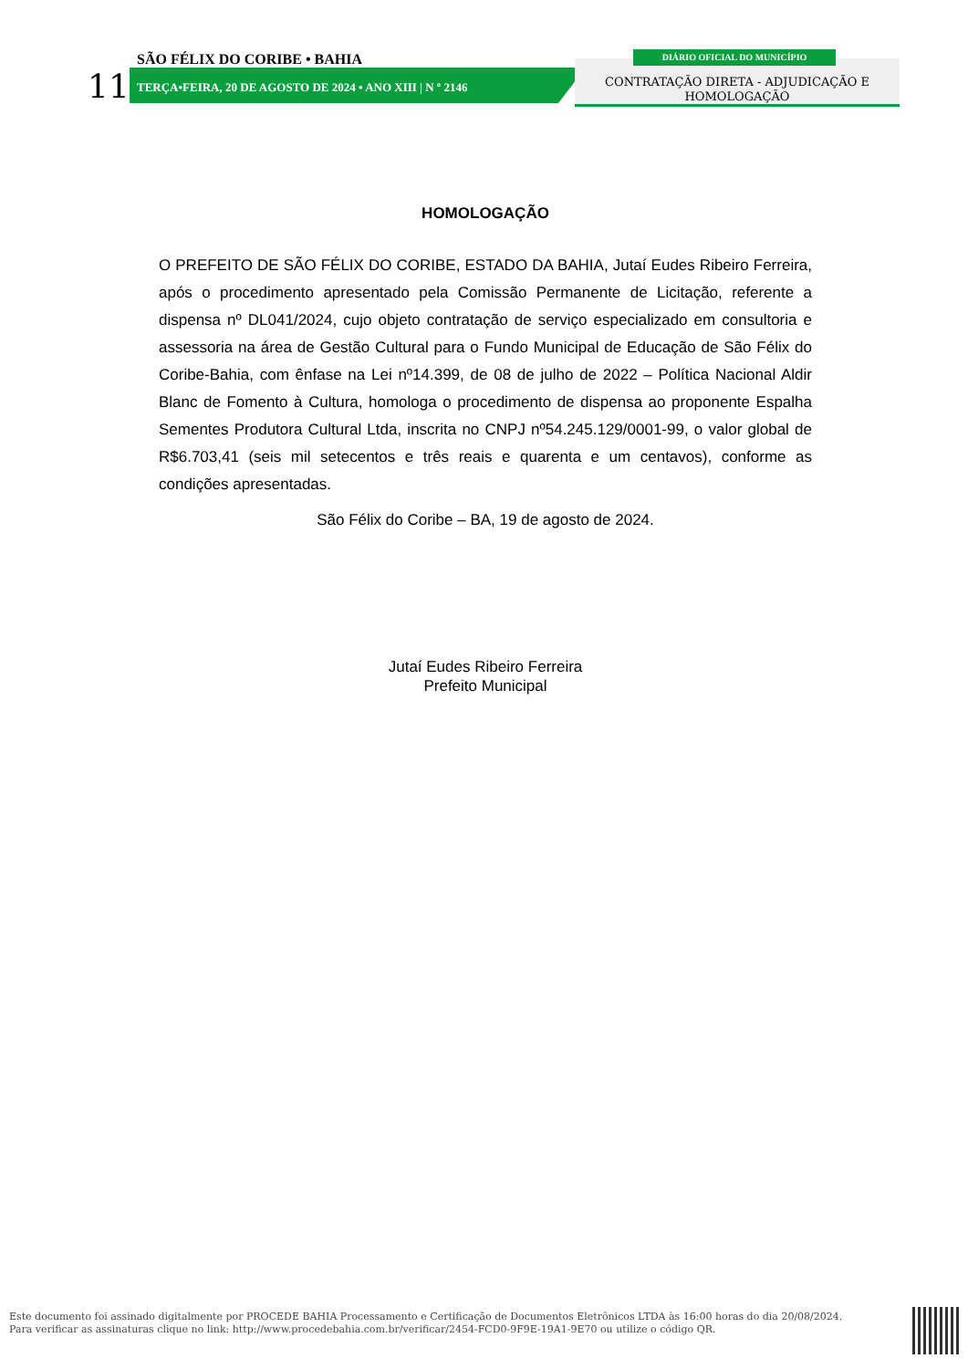SÃO FÉLIX DO CORIBE • BAHIA
11
TERÇA•FEIRA, 20 DE AGOSTO DE 2024 • ANO XIII | N º 2146
CONTRATAÇÃO DIRETA - ADJUDICAÇÃO E
HOMOLOGAÇÃO
DIÁRIO OFICIAL DO MUNICÍPIO
HOMOLOGAÇÃO
O PREFEITO DE SÃO FÉLIX DO CORIBE, ESTADO DA BAHIA, Jutaí Eudes Ribeiro Ferreira, após o procedimento apresentado pela Comissão Permanente de Licitação, referente a dispensa nº DL041/2024, cujo objeto contratação de serviço especializado em consultoria e assessoria na área de Gestão Cultural para o Fundo Municipal de Educação de São Félix do Coribe-Bahia, com ênfase na Lei nº14.399, de 08 de julho de 2022 – Política Nacional Aldir Blanc de Fomento à Cultura, homologa o procedimento de dispensa ao proponente Espalha Sementes Produtora Cultural Ltda, inscrita no CNPJ nº54.245.129/0001-99, o valor global de R$6.703,41 (seis mil setecentos e três reais e quarenta e um centavos), conforme as condições apresentadas.
São Félix do Coribe – BA, 19 de agosto de 2024.
Jutaí Eudes Ribeiro Ferreira
Prefeito Municipal
Este documento foi assinado digitalmente por PROCEDE BAHIA Processamento e Certificação de Documentos Eletrônicos LTDA às 16:00 horas do dia 20/08/2024.
Para verificar as assinaturas clique no link: http://www.procedebahia.com.br/verificar/2454-FCD0-9F9E-19A1-9E70 ou utilize o código QR.